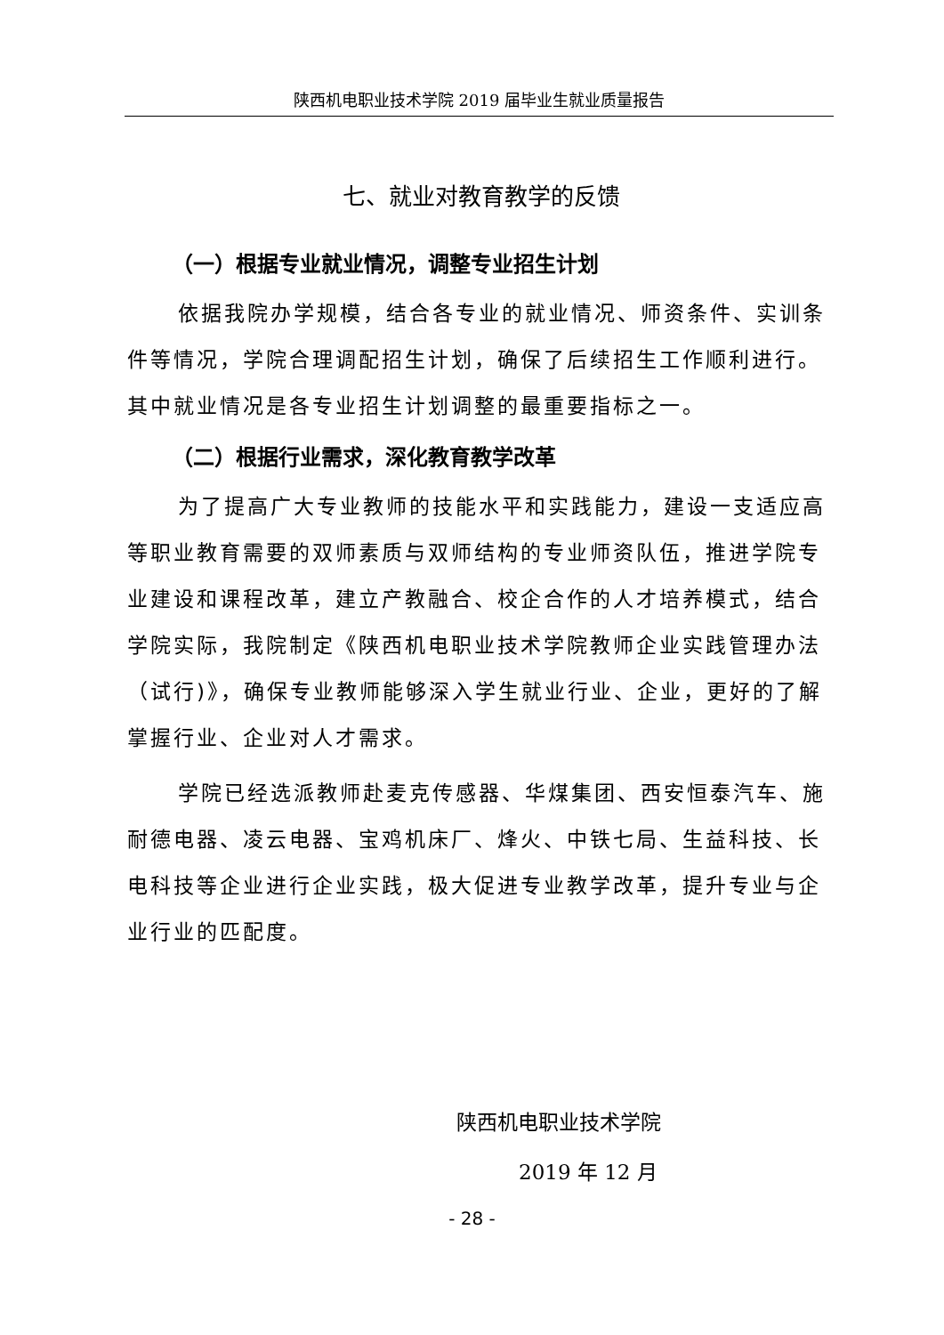陕西机电职业技术学院 2019 届毕业生就业质量报告
七、就业对教育教学的反馈
（一）根据专业就业情况，调整专业招生计划
依据我院办学规模，结合各专业的就业情况、师资条件、实训条件等情况，学院合理调配招生计划，确保了后续招生工作顺利进行。其中就业情况是各专业招生计划调整的最重要指标之一。
（二）根据行业需求，深化教育教学改革
为了提高广大专业教师的技能水平和实践能力，建设一支适应高等职业教育需要的双师素质与双师结构的专业师资队伍，推进学院专业建设和课程改革，建立产教融合、校企合作的人才培养模式，结合学院实际，我院制定《陕西机电职业技术学院教师企业实践管理办法（试行)》，确保专业教师能够深入学生就业行业、企业，更好的了解掌握行业、企业对人才需求。
学院已经选派教师赴麦克传感器、华煤集团、西安恒泰汽车、施耐德电器、凌云电器、宝鸡机床厂、烽火、中铁七局、生益科技、长电科技等企业进行企业实践，极大促进专业教学改革，提升专业与企业行业的匹配度。
陕西机电职业技术学院
2019 年 12 月
- 28 -